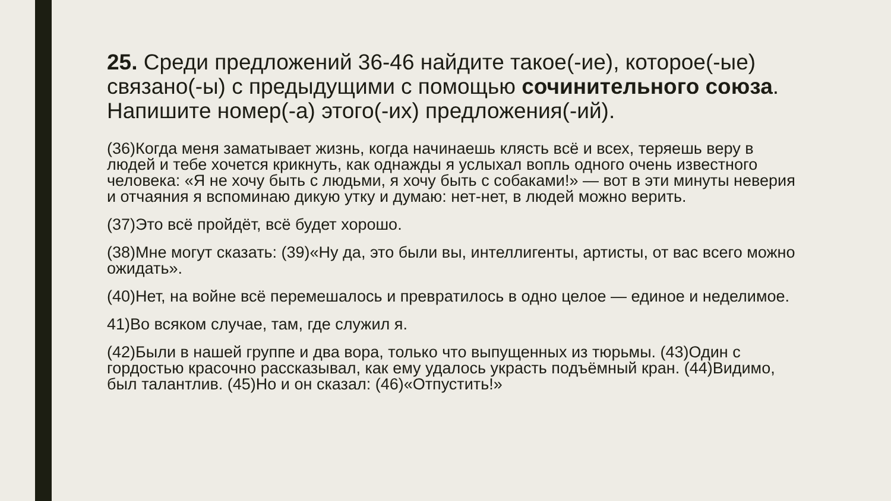25. Среди предложений 36-46 найдите такое(-ие), которое(-ые) связано(-ы) с предыдущими с помощью сочинительного союза. Напишите номер(-а) этого(-их) предложения(-ий).
(36)Когда меня заматывает жизнь, когда начинаешь клясть всё и всех, теряешь веру в людей и тебе хочется крикнуть, как однажды я услыхал вопль одного очень известного человека: «Я не хочу быть с людьми, я хочу быть с собаками!» — вот в эти минуты неверия и отчаяния я вспоминаю дикую утку и думаю: нет-нет, в людей можно верить.
(37)Это всё пройдёт, всё будет хорошо.
(38)Мне могут сказать: (39)«Ну да, это были вы, интеллигенты, артисты, от вас всего можно ожидать».
(40)Нет, на войне всё перемешалось и превратилось в одно целое — единое и неделимое.
41)Во всяком случае, там, где служил я.
(42)Были в нашей группе и два вора, только что выпущенных из тюрьмы. (43)Один с гордостью красочно рассказывал, как ему удалось украсть подъёмный кран. (44)Видимо, был талантлив. (45)Но и он сказал: (46)«Отпустить!»